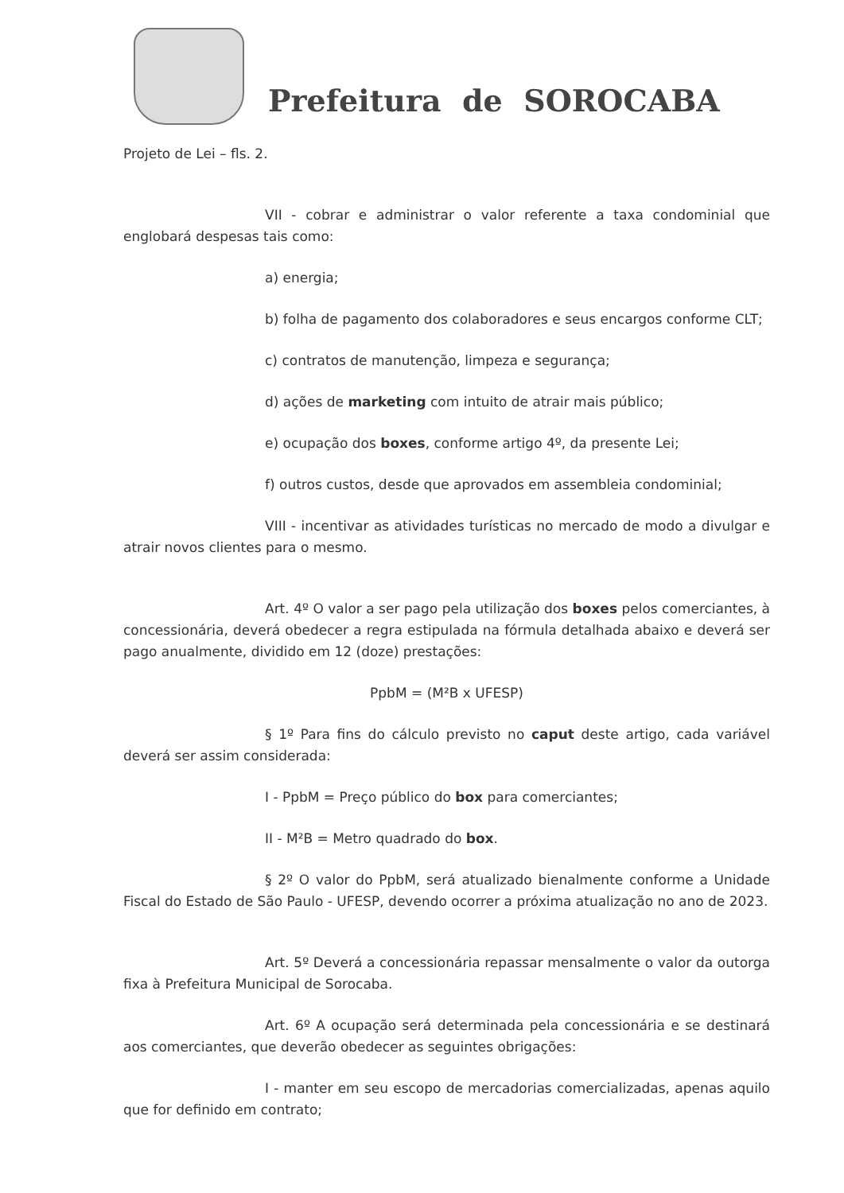Prefeitura de SOROCABA
Projeto de Lei – fls. 2.
VII - cobrar e administrar o valor referente a taxa condominial que englobará despesas tais como:
a) energia;
b) folha de pagamento dos colaboradores e seus encargos conforme CLT;
c) contratos de manutenção, limpeza e segurança;
d) ações de marketing com intuito de atrair mais público;
e) ocupação dos boxes, conforme artigo 4º, da presente Lei;
f) outros custos, desde que aprovados em assembleia condominial;
VIII - incentivar as atividades turísticas no mercado de modo a divulgar e atrair novos clientes para o mesmo.
Art. 4º O valor a ser pago pela utilização dos boxes pelos comerciantes, à concessionária, deverá obedecer a regra estipulada na fórmula detalhada abaixo e deverá ser pago anualmente, dividido em 12 (doze) prestações:
PpbM = (M²B x UFESP)
§ 1º Para fins do cálculo previsto no caput deste artigo, cada variável deverá ser assim considerada:
I - PpbM = Preço público do box para comerciantes;
II - M²B = Metro quadrado do box.
§ 2º O valor do PpbM, será atualizado bienalmente conforme a Unidade Fiscal do Estado de São Paulo - UFESP, devendo ocorrer a próxima atualização no ano de 2023.
Art. 5º Deverá a concessionária repassar mensalmente o valor da outorga fixa à Prefeitura Municipal de Sorocaba.
Art. 6º A ocupação será determinada pela concessionária e se destinará aos comerciantes, que deverão obedecer as seguintes obrigações:
I - manter em seu escopo de mercadorias comercializadas, apenas aquilo que for definido em contrato;